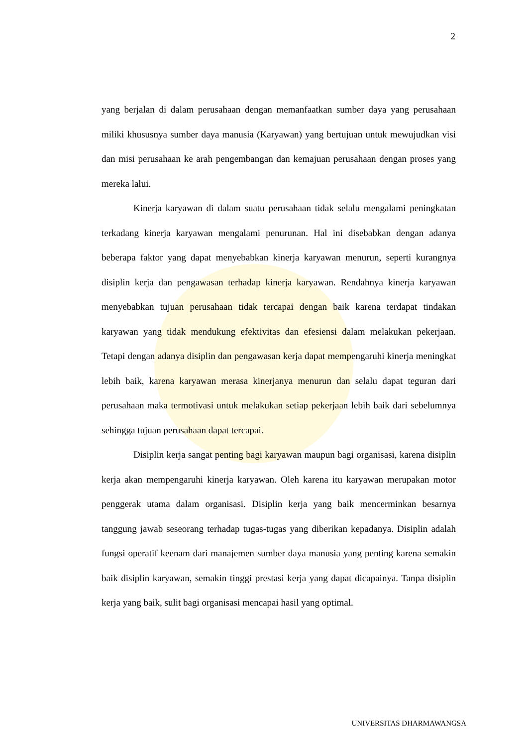2
yang berjalan di dalam perusahaan dengan memanfaatkan sumber daya yang perusahaan miliki khususnya sumber daya manusia (Karyawan) yang bertujuan untuk mewujudkan visi dan misi perusahaan ke arah pengembangan dan kemajuan perusahaan dengan proses yang mereka lalui.
Kinerja karyawan di dalam suatu perusahaan tidak selalu mengalami peningkatan terkadang kinerja karyawan mengalami penurunan. Hal ini disebabkan dengan adanya beberapa faktor yang dapat menyebabkan kinerja karyawan menurun, seperti kurangnya disiplin kerja dan pengawasan terhadap kinerja karyawan. Rendahnya kinerja karyawan menyebabkan tujuan perusahaan tidak tercapai dengan baik karena terdapat tindakan karyawan yang tidak mendukung efektivitas dan efesiensi dalam melakukan pekerjaan. Tetapi dengan adanya disiplin dan pengawasan kerja dapat mempengaruhi kinerja meningkat lebih baik, karena karyawan merasa kinerjanya menurun dan selalu dapat teguran dari perusahaan maka termotivasi untuk melakukan setiap pekerjaan lebih baik dari sebelumnya sehingga tujuan perusahaan dapat tercapai.
Disiplin kerja sangat penting bagi karyawan maupun bagi organisasi, karena disiplin kerja akan mempengaruhi kinerja karyawan. Oleh karena itu karyawan merupakan motor penggerak utama dalam organisasi. Disiplin kerja yang baik mencerminkan besarnya tanggung jawab seseorang terhadap tugas-tugas yang diberikan kepadanya. Disiplin adalah fungsi operatif keenam dari manajemen sumber daya manusia yang penting karena semakin baik disiplin karyawan, semakin tinggi prestasi kerja yang dapat dicapainya. Tanpa disiplin kerja yang baik, sulit bagi organisasi mencapai hasil yang optimal.
UNIVERSITAS DHARMAWANGSA